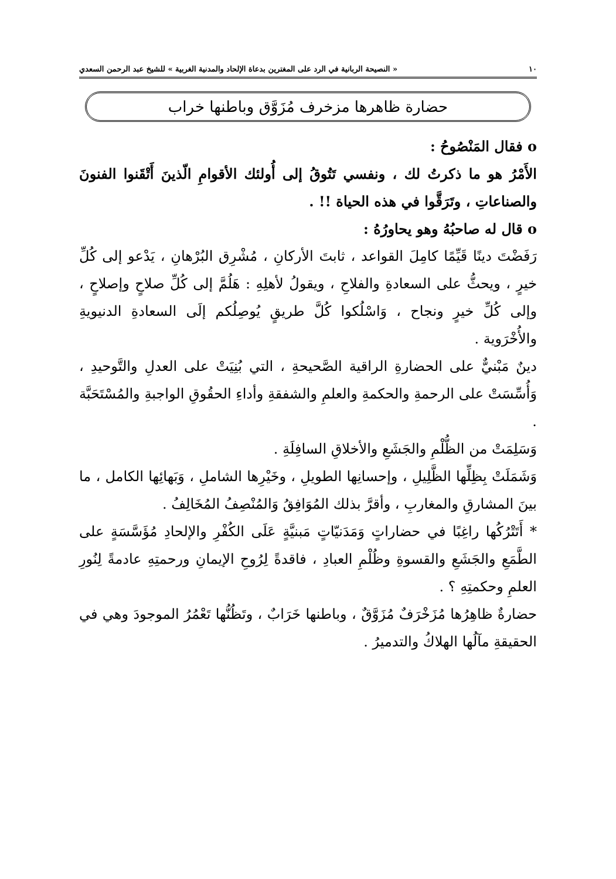١٠ « النصيحة الربانية في الرد على المغترين بدعاة الإلحاد والمدنية الغربية » للشيخ عبد الرحمن السعدي
حضارة ظاهرها مزخرف مُزَوَّق وباطنها خراب
o فقال المَنْصُوحُ :
الأَمْرُ هو ما ذكرتُ لك ، ونفسي تَتُوقُ إلى أُولئك الأقوامِ الّذينَ أَتْقَنوا الفنونَ والصناعاتِ ، وتَرَقَّوا في هذه الحياة !! .
o قال له صاحبُهُ وهو يحاورُهُ :
رَفَضْتَ دينًا قَيِّمًا كامِلَ القواعد ، ثابتَ الأركانِ ، مُشْرِق البُرْهانِ ، يَدْعو إلى كُلِّ خيرٍ ، ويحثُّ على السعادةِ والفلاحِ ، ويقولُ لأهلِهِ : هَلُمَّ إلى كُلِّ صلاحٍ وإصلاحٍ ، وإلى كُلِّ خيرٍ ونجاح ، وَاسْلُكوا كُلَّ طريقٍ يُوصِلُكم إلَى السعادةِ الدنيويةِ والأُخْرَوية .
دينٌ مَبْنيٌّ على الحضارةِ الراقية الصَّحيحةِ ، التي بُنِيَتْ على العدلِ والتَّوحيدِ ، وَأُسِّسَتْ على الرحمةِ والحكمةِ والعلمِ والشفقةِ وأداءِ الحقُوقِ الواجبةِ والمُسْتَحَبَّة .
وَسَلِمَتْ من الظُّلْمِ والجَشَعِ والأخلاقِ السافِلَةِ .
وَشَمَلَتْ بِظِلِّها الظَّلِيلِ ، وإحسانِها الطويلِ ، وخَيْرِها الشاملِ ، وَبَهائِها الكامل ، ما بينَ المشارقِ والمغاربِ ، وأقرَّ بذلك المُوَافِقُ وَالمُنْصِفُ المُخَالِفُ .
* أَتَتْرُكُها راغِبًا في حضاراتٍ وَمَدَنيّاتٍ مَبنيَّةٍ عَلَى الكُفْرِ والإلحادِ مُؤَسَّسَةٍ على الطَّمَعِ والجَشَعِ والقسوةِ وظُلْمِ العبادِ ، فاقدةً لِرُوحِ الإيمانِ ورحمتِهِ عادمةً لِنُورِ العلمِ وحكمتِهِ ؟ .
حضارةٌ ظاهِرُها مُزَخْرَفٌ مُزَوَّقٌ ، وباطنها خَرَابٌ ، وتَظُنُّها تَعْمُرُ الموجودَ وهي في الحقيقةِ مآلُها الهلاكُ والتدميرُ .